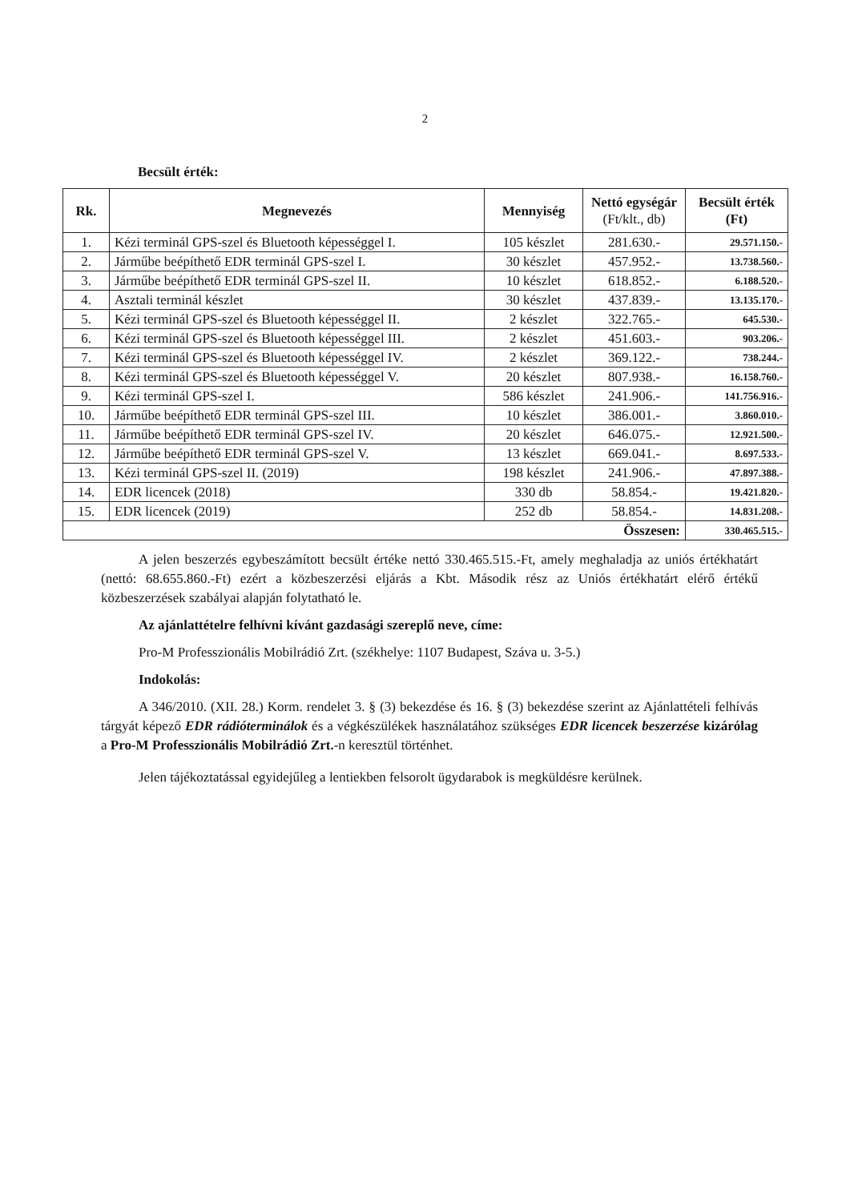2
Becsült érték:
| Rk. | Megnevezés | Mennyiség | Nettó egységár (Ft/klt., db) | Becsült érték (Ft) |
| --- | --- | --- | --- | --- |
| 1. | Kézi terminál GPS-szel és Bluetooth képességgel I. | 105 készlet | 281.630.- | 29.571.150.- |
| 2. | Járműbe beépíthető EDR terminál GPS-szel I. | 30 készlet | 457.952.- | 13.738.560.- |
| 3. | Járműbe beépíthető EDR terminál GPS-szel II. | 10 készlet | 618.852.- | 6.188.520.- |
| 4. | Asztali terminál készlet | 30 készlet | 437.839.- | 13.135.170.- |
| 5. | Kézi terminál GPS-szel és Bluetooth képességgel II. | 2 készlet | 322.765.- | 645.530.- |
| 6. | Kézi terminál GPS-szel és Bluetooth képességgel III. | 2 készlet | 451.603.- | 903.206.- |
| 7. | Kézi terminál GPS-szel és Bluetooth képességgel IV. | 2 készlet | 369.122.- | 738.244.- |
| 8. | Kézi terminál GPS-szel és Bluetooth képességgel V. | 20 készlet | 807.938.- | 16.158.760.- |
| 9. | Kézi terminál GPS-szel I. | 586 készlet | 241.906.- | 141.756.916.- |
| 10. | Járműbe beépíthető EDR terminál GPS-szel III. | 10 készlet | 386.001.- | 3.860.010.- |
| 11. | Járműbe beépíthető EDR terminál GPS-szel IV. | 20 készlet | 646.075.- | 12.921.500.- |
| 12. | Járműbe beépíthető EDR terminál GPS-szel V. | 13 készlet | 669.041.- | 8.697.533.- |
| 13. | Kézi terminál GPS-szel II. (2019) | 198 készlet | 241.906.- | 47.897.388.- |
| 14. | EDR licencek (2018) | 330 db | 58.854.- | 19.421.820.- |
| 15. | EDR licencek (2019) | 252 db | 58.854.- | 14.831.208.- |
| Összesen: | | | | 330.465.515.- |
A jelen beszerzés egybeszámított becsült értéke nettó 330.465.515.-Ft, amely meghaladja az uniós értékhatárt (nettó: 68.655.860.-Ft) ezért a közbeszerzési eljárás a Kbt. Második rész az Uniós értékhatárt elérő értékű közbeszerzések szabályai alapján folytatható le.
Az ajánlattételre felhívni kívánt gazdasági szereplő neve, címe:
Pro-M Professzionális Mobilrádió Zrt. (székhelye: 1107 Budapest, Száva u. 3-5.)
Indokolás:
A 346/2010. (XII. 28.) Korm. rendelet 3. § (3) bekezdése és 16. § (3) bekezdése szerint az Ajánlattételi felhívás tárgyát képező EDR rádióterminálok és a végkészülékek használatához szükséges EDR licencek beszerzése kizárólag a Pro-M Professzionális Mobilrádió Zrt.-n keresztül történhet.
Jelen tájékoztatással egyidejűleg a lentiekben felsorolt ügydarabok is megküldésre kerülnek.